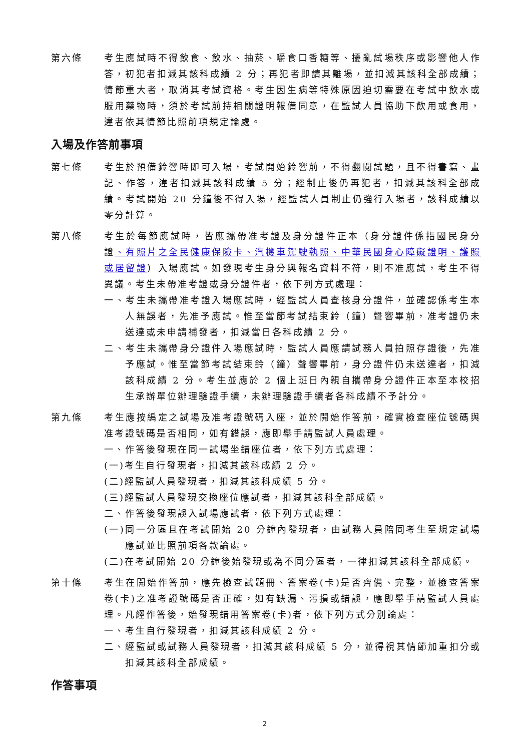第六條 考生應試時不得飲食、飲水、抽菸、嚼食口香糖等、擾亂試場秩序或影響他人作答，初犯者扣減其該科成績 2 分；再犯者即請其離場，並扣減其該科全部成績；情節重大者，取消其考試資格。考生因生病等特殊原因迫切需要在考試中飲水或服用藥物時，須於考試前持相關證明報備同意，在監試人員協助下飲用或食用，違者依其情節比照前項規定論處。
入場及作答前事項
第七條 考生於預備鈴響時即可入場，考試開始鈴響前，不得翻閱試題，且不得書寫、畫記、作答，違者扣減其該科成績 5 分；經制止後仍再犯者，扣減其該科全部成績。考試開始 20 分鐘後不得入場，經監試人員制止仍強行入場者，該科成績以零分計算。
第八條 考生於每節應試時，皆應攜帶准考證及身分證件正本（身分證件係指國民身分證、有照片之全民健康保險卡、汽機車駕駛執照、中華民國身心障礙證明、護照或居留證）入場應試。如發現考生身分與報名資料不符，則不准應試，考生不得異議。考生未帶准考證或身分證件者，依下列方式處理：
一、考生未攜帶准考證入場應試時，經監試人員查核身分證件，並確認係考生本人無誤者，先准予應試。惟至當節考試結束鈴（鐘）聲響畢前，准考證仍未送達或未申請補發者，扣減當日各科成績 2 分。
二、考生未攜帶身分證件入場應試時，監試人員應請試務人員拍照存證後，先准予應試。惟至當節考試結束鈴（鐘）聲響畢前，身分證件仍未送達者，扣減該科成績 2 分。考生並應於 2 個上班日內親自攜帶身分證件正本至本校招生承辦單位辦理驗證手續，未辦理驗證手續者各科成績不予計分。
第九條 考生應按編定之試場及准考證號碼入座，並於開始作答前，確實檢查座位號碼與准考證號碼是否相同，如有錯誤，應即舉手請監試人員處理。
一、作答後發現在同一試場坐錯座位者，依下列方式處理：
(一)考生自行發現者，扣減其該科成績 2 分。
(二)經監試人員發現者，扣減其該科成績 5 分。
(三)經監試人員發現交換座位應試者，扣減其該科全部成績。
二、作答後發現誤入試場應試者，依下列方式處理：
(一)同一分區且在考試開始 20 分鐘內發現者，由試務人員陪同考生至規定試場應試並比照前項各款論處。
(二)在考試開始 20 分鐘後始發現或為不同分區者，一律扣減其該科全部成績。
第十條 考生在開始作答前，應先檢查試題冊、答案卷(卡)是否齊備、完整，並檢查答案卷(卡)之准考證號碼是否正確，如有缺漏、污損或錯誤，應即舉手請監試人員處理。凡經作答後，始發現錯用答案卷(卡)者，依下列方式分別論處：
一、考生自行發現者，扣減其該科成績 2 分。
二、經監試或試務人員發現者，扣減其該科成績 5 分，並得視其情節加重扣分或扣減其該科全部成績。
作答事項
2